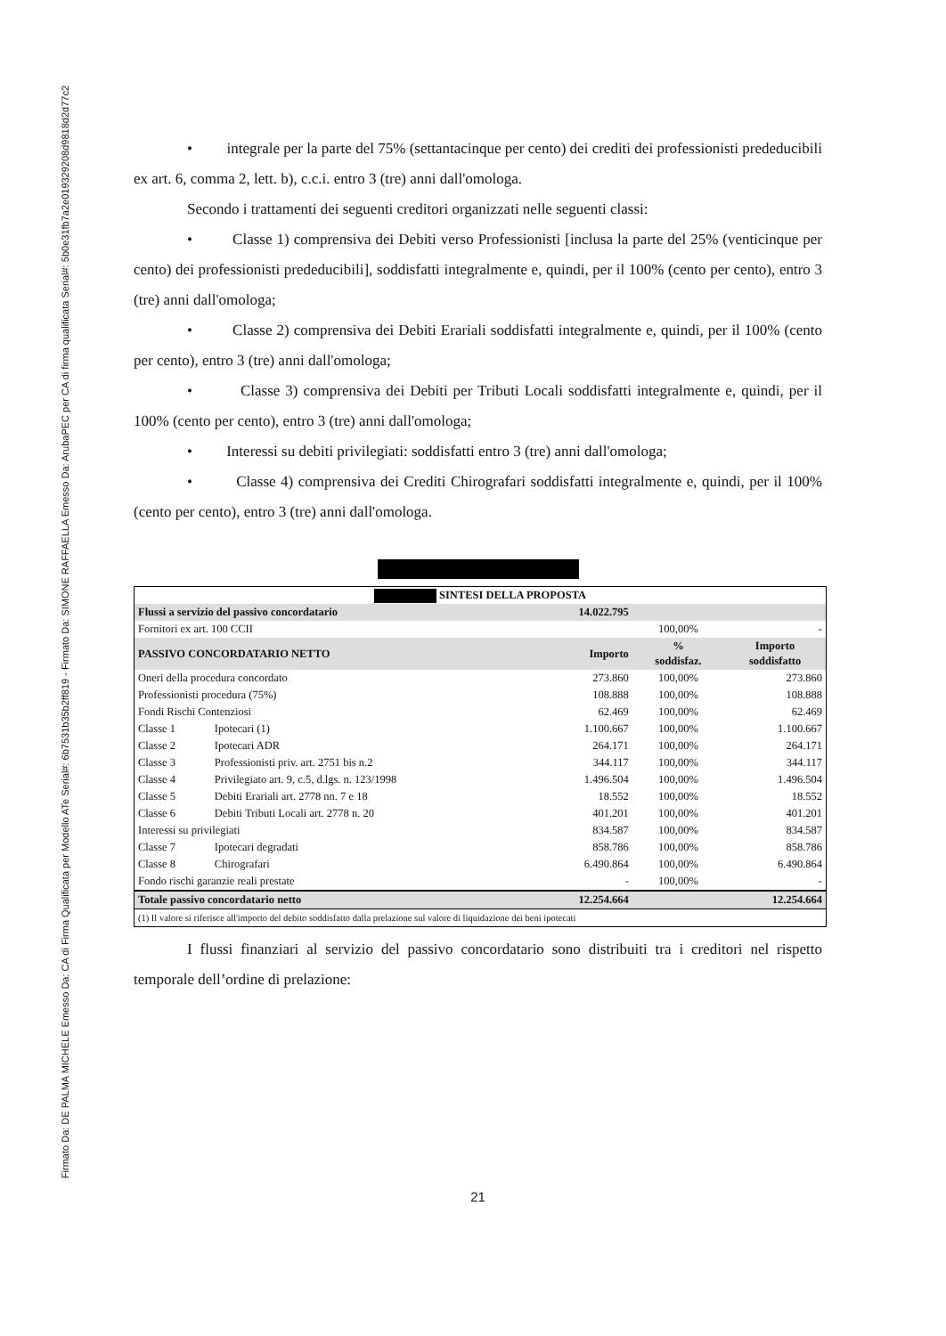Firmato Da: DE PALMA MICHELE Emesso Da: CA di Firma Qualificata per Modello ATe Serial#: 6b7531b35b2ff819 - Firmato Da: SIMONE RAFFAELLA Emesso Da: ArubaPEC per CA di firma qualificata Serial#: 5b0e31fb7a2e019329208d9818d2d77c2
• integrale per la parte del 75% (settantacinque per cento) dei crediti dei professionisti prededucibili ex art. 6, comma 2, lett. b), c.c.i. entro 3 (tre) anni dall'omologa.
Secondo i trattamenti dei seguenti creditori organizzati nelle seguenti classi:
• Classe 1) comprensiva dei Debiti verso Professionisti [inclusa la parte del 25% (venticinque per cento) dei professionisti prededucibili], soddisfatti integralmente e, quindi, per il 100% (cento per cento), entro 3 (tre) anni dall'omologa;
• Classe 2) comprensiva dei Debiti Erariali soddisfatti integralmente e, quindi, per il 100% (cento per cento), entro 3 (tre) anni dall'omologa;
• Classe 3) comprensiva dei Debiti per Tributi Locali soddisfatti integralmente e, quindi, per il 100% (cento per cento), entro 3 (tre) anni dall'omologa;
• Interessi su debiti privilegiati: soddisfatti entro 3 (tre) anni dall'omologa;
• Classe 4) comprensiva dei Crediti Chirografari soddisfatti integralmente e, quindi, per il 100% (cento per cento), entro 3 (tre) anni dall'omologa.
| SINTESI DELLA PROPOSTA | | | | |
| Flussi a servizio del passivo concordatario | | 14.022.795 | | |
| Fornitori ex art. 100 CCII | | | 100,00% | - |
| PASSIVO CONCORDATARIO NETTO | | Importo | % soddisfaz. | Importo soddisfatto |
| Oneri della procedura concordato | | 273.860 | 100,00% | 273.860 |
| Professionisti procedura (75%) | | 108.888 | 100,00% | 108.888 |
| Fondi Rischi Contenziosi | | 62.469 | 100,00% | 62.469 |
| Classe 1 | Ipotecari (1) | 1.100.667 | 100,00% | 1.100.667 |
| Classe 2 | Ipotecari ADR | 264.171 | 100,00% | 264.171 |
| Classe 3 | Professionisti priv. art. 2751 bis n.2 | 344.117 | 100,00% | 344.117 |
| Classe 4 | Privilegiato art. 9, c.5, d.lgs. n. 123/1998 | 1.496.504 | 100,00% | 1.496.504 |
| Classe 5 | Debiti Erariali art. 2778 nn. 7 e 18 | 18.552 | 100,00% | 18.552 |
| Classe 6 | Debiti Tributi Locali art. 2778 n. 20 | 401.201 | 100,00% | 401.201 |
| Interessi su privilegiati | | 834.587 | 100,00% | 834.587 |
| Classe 7 | Ipotecari degradati | 858.786 | 100,00% | 858.786 |
| Classe 8 | Chirografari | 6.490.864 | 100,00% | 6.490.864 |
| Fondo rischi garanzie reali prestate | | - | 100,00% | - |
| Totale passivo concordatario netto | | 12.254.664 | | 12.254.664 |
| (1) Il valore si riferisce all'importo del debito soddisfatto dalla prelazione sul valore di liquidazione dei beni ipotecati | | | | |
I flussi finanziari al servizio del passivo concordatario sono distribuiti tra i creditori nel rispetto temporale dell’ordine di prelazione:
21